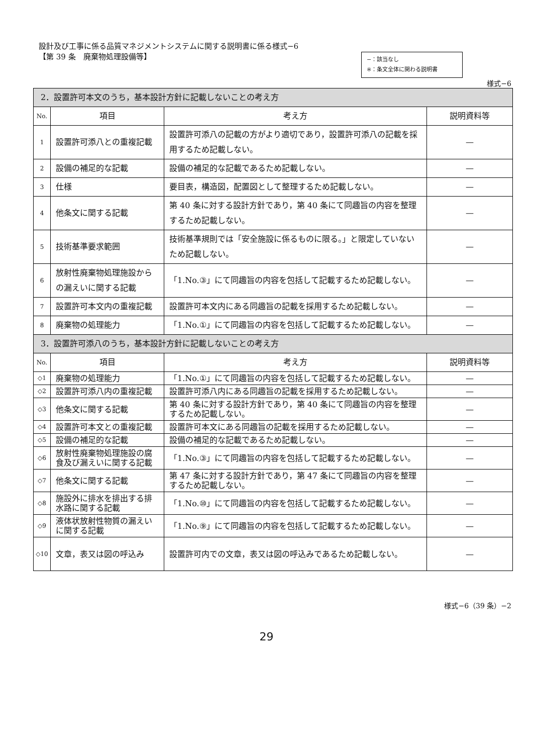設計及び工事に係る品質マネジメントシステムに関する説明書に係る様式−6
【第 39 条　廃棄物処理設備等】
−：該当なし
※：条文全体に関わる説明書
様式−6
| 2．設置許可本文のうち，基本設計方針に記載しないことの考え方 | | | |
| --- | --- | --- | --- |
| No. | 項目 | 考え方 | 説明資料等 |
| 1 | 設置許可添八との重複記載 | 設置許可添八の記載の方がより適切であり，設置許可添八の記載を採用するため記載しない。 | — |
| 2 | 設備の補足的な記載 | 設備の補足的な記載であるため記載しない。 | — |
| 3 | 仕様 | 要目表，構造図，配置図として整理するため記載しない。 | — |
| 4 | 他条文に関する記載 | 第 40 条に対する設計方針であり，第 40 条にて同趣旨の内容を整理するため記載しない。 | — |
| 5 | 技術基準要求範囲 | 技術基準規則では「安全施設に係るものに限る。」と限定していないため記載しない。 | — |
| 6 | 放射性廃棄物処理施設からの漏えいに関する記載 | 「1.No.③」にて同趣旨の内容を包括して記載するため記載しない。 | — |
| 7 | 設置許可本文内の重複記載 | 設置許可本文内にある同趣旨の記載を採用するため記載しない。 | — |
| 8 | 廃棄物の処理能力 | 「1.No.①」にて同趣旨の内容を包括して記載するため記載しない。 | — |
| 3．設置許可添八のうち，基本設計方針に記載しないことの考え方 | | | |
| No. | 項目 | 考え方 | 説明資料等 |
| ◇1 | 廃棄物の処理能力 | 「1.No.①」にて同趣旨の内容を包括して記載するため記載しない。 | — |
| ◇2 | 設置許可添八内の重複記載 | 設置許可添八内にある同趣旨の記載を採用するため記載しない。 | — |
| ◇3 | 他条文に関する記載 | 第 40 条に対する設計方針であり，第 40 条にて同趣旨の内容を整理するため記載しない。 | — |
| ◇4 | 設置許可本文との重複記載 | 設置許可本文にある同趣旨の記載を採用するため記載しない。 | — |
| ◇5 | 設備の補足的な記載 | 設備の補足的な記載であるため記載しない。 | — |
| ◇6 | 放射性廃棄物処理施設の腐食及び漏えいに関する記載 | 「1.No.③」にて同趣旨の内容を包括して記載するため記載しない。 | — |
| ◇7 | 他条文に関する記載 | 第 47 条に対する設計方針であり，第 47 条にて同趣旨の内容を整理するため記載しない。 | — |
| ◇8 | 施設外に排水を排出する排水路に関する記載 | 「1.No.⑩」にて同趣旨の内容を包括して記載するため記載しない。 | — |
| ◇9 | 液体状放射性物質の漏えいに関する記載 | 「1.No.⑨」にて同趣旨の内容を包括して記載するため記載しない。 | — |
| ◇10 | 文章，表又は図の呼込み | 設置許可内での文章，表又は図の呼込みであるため記載しない。 | — |
様式−6（39 条）−2
29